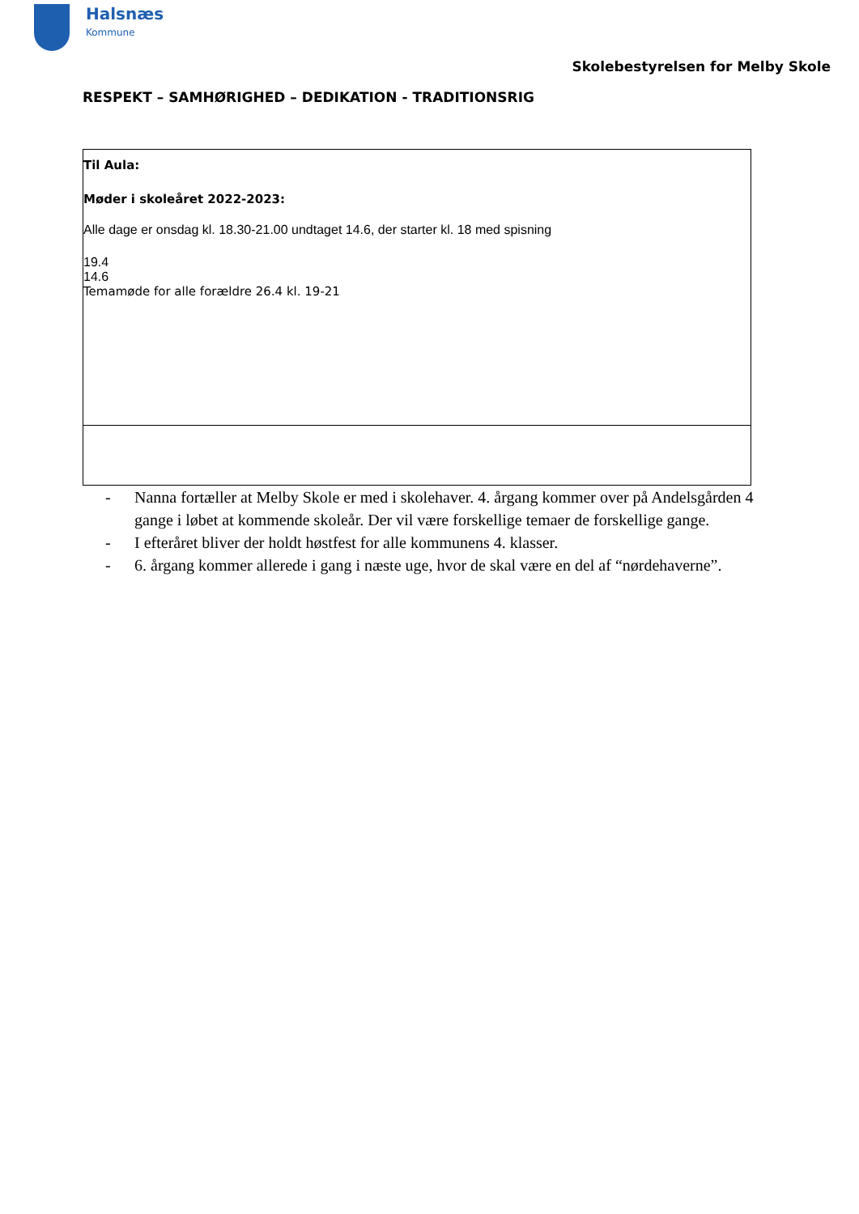Halsnæs
Kommune
Skolebestyrelsen for Melby Skole
RESPEKT – SAMHØRIGHED – DEDIKATION - TRADITIONSRIG
| Til Aula: Møder i skoleåret 2022-2023: Alle dage er onsdag kl. 18.30-21.00 undtaget 14.6, der starter kl. 18 med spisning 19.4 14.6 Temamøde for alle forældre 26.4 kl. 19-21 |
- Nanna fortæller at Melby Skole er med i skolehaver. 4. årgang kommer over på Andelsgården 4 gange i løbet at kommende skoleår. Der vil være forskellige temaer de forskellige gange.
- I efteråret bliver der holdt høstfest for alle kommunens 4. klasser.
- 6. årgang kommer allerede i gang i næste uge, hvor de skal være en del af “nørdehaverne”.